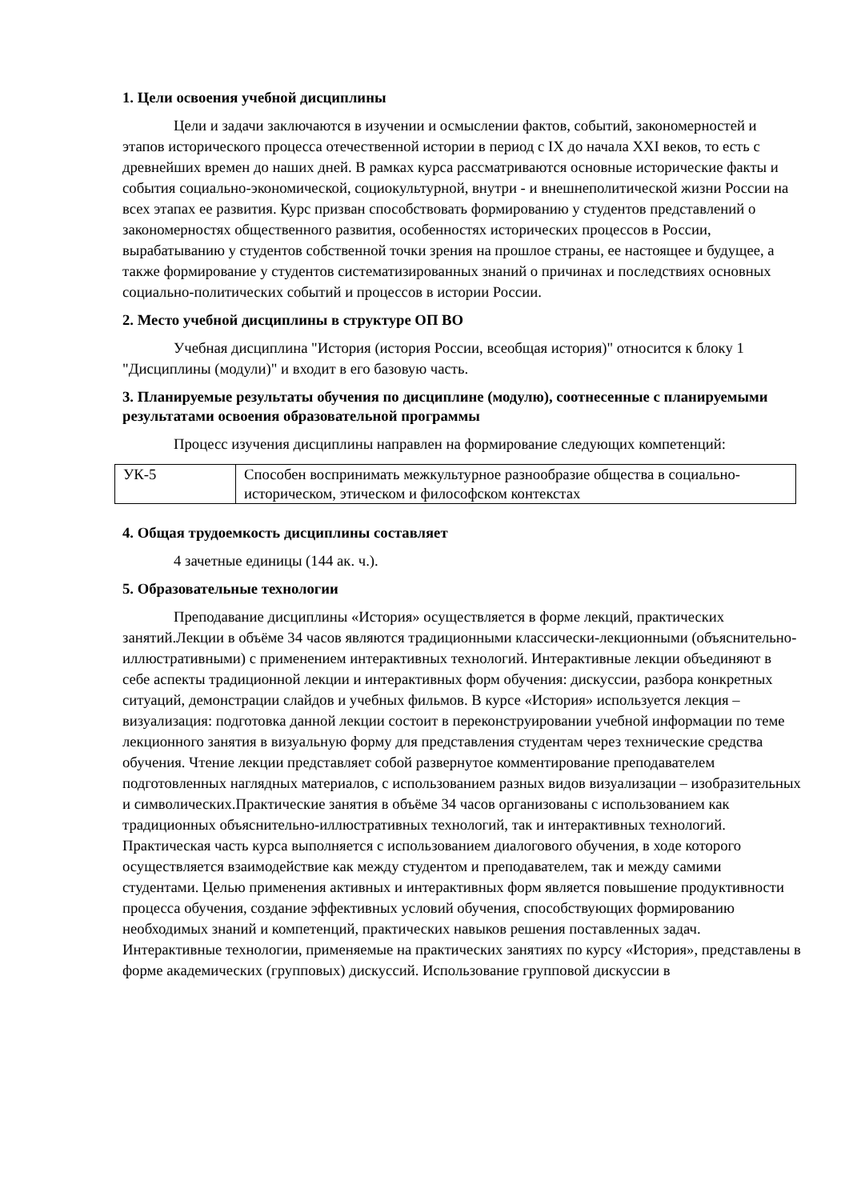1. Цели освоения учебной дисциплины
Цели и задачи заключаются в изучении и осмыслении фактов, событий, закономерностей и этапов исторического процесса отечественной истории в период с IX до начала XXI веков, то есть с древнейших времен до наших дней. В рамках курса рассматриваются основные исторические факты и события социально-экономической, социокультурной, внутри - и внешнеполитической жизни России на всех этапах ее развития. Курс призван способствовать формированию у студентов представлений о закономерностях общественного развития, особенностях исторических процессов в России, вырабатыванию у студентов собственной точки зрения на прошлое страны, ее настоящее и будущее, а также формирование у студентов систематизированных знаний о причинах и последствиях основных социально-политических событий и процессов в истории России.
2. Место учебной дисциплины в структуре ОП ВО
Учебная дисциплина "История (история России, всеобщая история)" относится к блоку 1 "Дисциплины (модули)" и входит в его базовую часть.
3. Планируемые результаты обучения по дисциплине (модулю), соотнесенные с планируемыми результатами освоения образовательной программы
Процесс изучения дисциплины направлен на формирование следующих компетенций:
| УК-5 | Способен воспринимать межкультурное разнообразие общества в социально-историческом, этическом и философском контекстах |
4. Общая трудоемкость дисциплины составляет
4 зачетные единицы (144 ак. ч.).
5. Образовательные технологии
Преподавание дисциплины «История» осуществляется в форме лекций, практических занятий.Лекции в объёме 34 часов являются традиционными классически-лекционными (объяснительно-иллюстративными) с применением интерактивных технологий. Интерактивные лекции объединяют в себе аспекты традиционной лекции и интерактивных форм обучения: дискуссии, разбора конкретных ситуаций, демонстрации слайдов и учебных фильмов. В курсе «История» используется лекция – визуализация: подготовка данной лекции состоит в переконструировании учебной информации по теме лекционного занятия в визуальную форму для представления студентам через технические средства обучения. Чтение лекции представляет собой развернутое комментирование преподавателем подготовленных наглядных материалов, с использованием разных видов визуализации – изобразительных и символических.Практические занятия в объёме 34 часов организованы с использованием как традиционных объяснительно-иллюстративных технологий, так и интерактивных технологий. Практическая часть курса выполняется с использованием диалогового обучения, в ходе которого осуществляется взаимодействие как между студентом и преподавателем, так и между самими студентами. Целью применения активных и интерактивных форм является повышение продуктивности процесса обучения, создание эффективных условий обучения, способствующих формированию необходимых знаний и компетенций, практических навыков решения поставленных задач. Интерактивные технологии, применяемые на практических занятиях по курсу «История», представлены в форме академических (групповых) дискуссий. Использование групповой дискуссии в